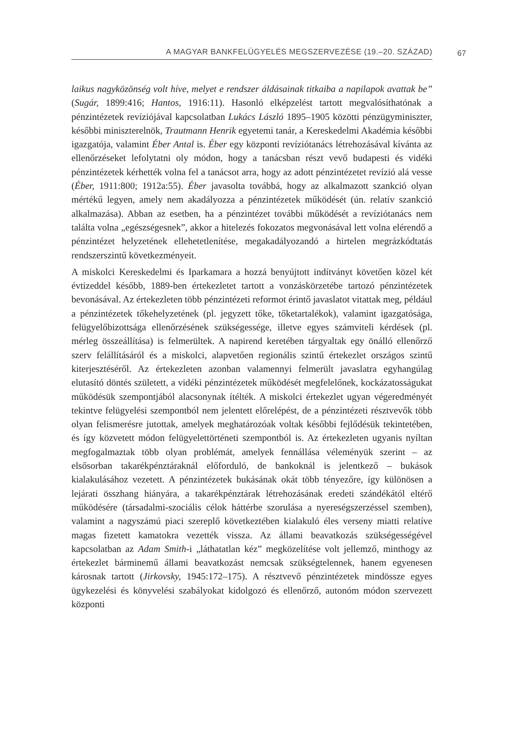A MAGYAR BANKFELÜGYELÉS MEGSZERVEZÉSE (19.–20. SZÁZAD) 67
laikus nagyközönség volt híve, melyet e rendszer áldásainak titkaiba a napilapok avattak be” (Sugár, 1899:416; Hantos, 1916:11). Hasonló elképzelést tartott megvalósíthatónak a pénzintézetek revíziójával kapcsolatban Lukács László 1895–1905 közötti pénzügyminiszter, későbbi miniszterelnök, Trautmann Henrik egyetemi tanár, a Kereskedelmi Akadémia későbbi igazgatója, valamint Éber Antal is. Éber egy központi revíziótanács létrehozásával kívánta az ellenőrzéseket lefolytatni oly módon, hogy a tanácsban részt vevő budapesti és vidéki pénzintézetek kérhették volna fel a tanácsot arra, hogy az adott pénzintézetet revízió alá vesse (Éber, 1911:800; 1912a:55). Éber javasolta továbbá, hogy az alkalmazott szankció olyan mértékű legyen, amely nem akadályozza a pénzintézetek működését (ún. relatív szankció alkalmazása). Abban az esetben, ha a pénzintézet további működését a revíziótanács nem találta volna „egészségesnek”, akkor a hitelezés fokozatos megvonásával lett volna elérendő a pénzintézet helyzetének ellehetetlenítése, megakadályozandó a hirtelen megrázkódtatás rendszerszintű következményeit.
A miskolci Kereskedelmi és Iparkamara a hozzá benyújtott indítványt követően közel két évtizeddel később, 1889-ben értekezletet tartott a vonzáskörzetébe tartozó pénzintézetek bevonásával. Az értekezleten több pénzintézeti reformot érintő javaslatot vitattak meg, például a pénzintézetek tőkehelyzetének (pl. jegyzett tőke, tőketartalékok), valamint igazgatósága, felügyelőbizottsága ellenőrzésének szükségessége, illetve egyes számviteli kérdések (pl. mérleg összeállítása) is felmerültek. A napirend keretében tárgyaltak egy önálló ellenőrző szerv felállításáról és a miskolci, alapvetően regionális szintű értekezlet országos szintű kiterjesztéséről. Az értekezleten azonban valamennyi felmerült javaslatra egyhangúlag elutasító döntés született, a vidéki pénzintézetek működését megfelelőnek, kockázatosságukat működésük szempontjából alacsonynak ítélték. A miskolci értekezlet ugyan végeredményét tekintve felügyelési szempontból nem jelentett előrelépést, de a pénzintézeti résztvevők több olyan felismerésre jutottak, amelyek meghatározóak voltak későbbi fejlődésük tekintetében, és így közvetett módon felügyelettörténeti szempontból is. Az értekezleten ugyanis nyíltan megfogalmaztak több olyan problémát, amelyek fennállása véleményük szerint – az elsősorban takarékpénztáraknál előforduló, de bankoknál is jelentkező – bukások kialakulásához vezetett. A pénzintézetek bukásának okát több tényezőre, így különösen a lejárati összhang hiányára, a takarékpénztárak létrehozásának eredeti szándékától eltérő működésére (társadalmi-szociális célok háttérbe szorulása a nyereségszerzéssel szemben), valamint a nagyszámú piaci szereplő következtében kialakuló éles verseny miatti relatíve magas fizetett kamatokra vezették vissza. Az állami beavatkozás szükségességével kapcsolatban az Adam Smith-i „láthatatlan kéz” megközelítése volt jellemző, minthogy az értekezlet bárminemű állami beavatkozást nemcsak szükségtelennek, hanem egyenesen károsnak tartott (Jirkovsky, 1945:172–175). A résztvevő pénzintézetek mindössze egyes ügykezelési és könyvelési szabályokat kidolgozó és ellenőrző, autonóm módon szervezett központi